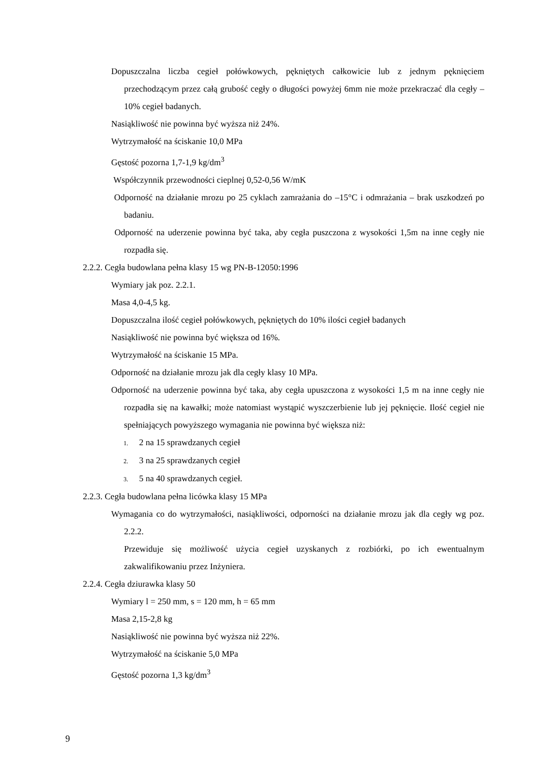Dopuszczalna liczba cegieł połówkowych, pękniętych całkowicie lub z jednym pęknięciem przechodzącym przez całą grubość cegły o długości powyżej 6mm nie może przekraczać dla cegły – 10% cegieł badanych.
Nasiąkliwość nie powinna być wyższa niż 24%.
Wytrzymałość na ściskanie 10,0 MPa
Gęstość pozorna 1,7-1,9 kg/dm<sup>3</sup>
Współczynnik przewodności cieplnej 0,52-0,56 W/mK
Odporność na działanie mrozu po 25 cyklach zamrażania do –15°C i odmrażania – brak uszkodzeń po badaniu.
Odporność na uderzenie powinna być taka, aby cegła puszczona z wysokości 1,5m na inne cegły nie rozpadła się.
2.2.2. Cegła budowlana pełna klasy 15 wg PN-B-12050:1996
Wymiary jak poz. 2.2.1.
Masa 4,0-4,5 kg.
Dopuszczalna ilość cegieł połówkowych, pękniętych do 10% ilości cegieł badanych
Nasiąkliwość nie powinna być większa od 16%.
Wytrzymałość na ściskanie 15 MPa.
Odporność na działanie mrozu jak dla cegły klasy 10 MPa.
Odporność na uderzenie powinna być taka, aby cegła upuszczona z wysokości 1,5 m na inne cegły nie rozpadła się na kawałki; może natomiast wystąpić wyszczerbienie lub jej pęknięcie. Ilość cegieł nie spełniających powyższego wymagania nie powinna być większa niż:
1. 2 na 15 sprawdzanych cegieł
2. 3 na 25 sprawdzanych cegieł
3. 5 na 40 sprawdzanych cegieł.
2.2.3. Cegła budowlana pełna licówka klasy 15 MPa
Wymagania co do wytrzymałości, nasiąkliwości, odporności na działanie mrozu jak dla cegły wg poz. 2.2.2.
Przewiduje się możliwość użycia cegieł uzyskanych z rozbiórki, po ich ewentualnym zakwalifikowaniu przez Inżyniera.
2.2.4. Cegła dziurawka klasy 50
Wymiary l = 250 mm, s = 120 mm, h = 65 mm
Masa 2,15-2,8 kg
Nasiąkliwość nie powinna być wyższa niż 22%.
Wytrzymałość na ściskanie 5,0 MPa
Gęstość pozorna 1,3 kg/dm<sup>3</sup>
9